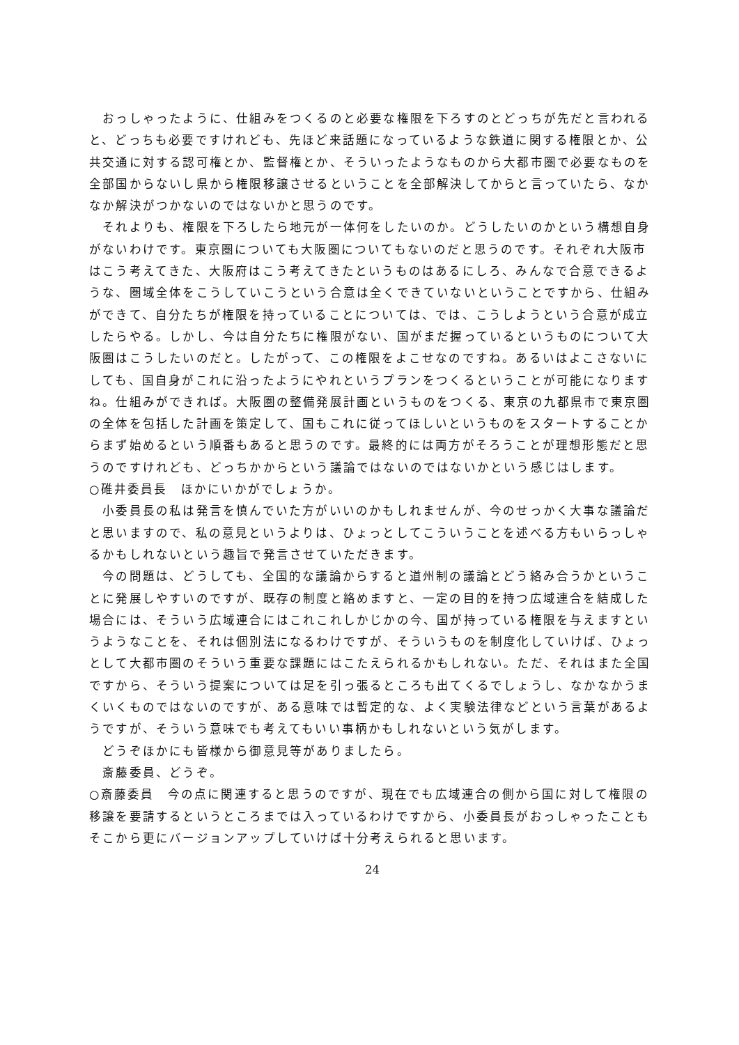おっしゃったように、仕組みをつくるのと必要な権限を下ろすのとどっちが先だと言われると、どっちも必要ですけれども、先ほど来話題になっているような鉄道に関する権限とか、公共交通に対する認可権とか、監督権とか、そういったようなものから大都市圏で必要なものを全部国からないし県から権限移譲させるということを全部解決してからと言っていたら、なかなか解決がつかないのではないかと思うのです。
　それよりも、権限を下ろしたら地元が一体何をしたいのか。どうしたいのかという構想自身がないわけです。東京圏についても大阪圏についてもないのだと思うのです。それぞれ大阪市はこう考えてきた、大阪府はこう考えてきたというものはあるにしろ、みんなで合意できるような、圏域全体をこうしていこうという合意は全くできていないということですから、仕組みができて、自分たちが権限を持っていることについては、では、こうしようという合意が成立したらやる。しかし、今は自分たちに権限がない、国がまだ握っているというものについて大阪圏はこうしたいのだと。したがって、この権限をよこせなのですね。あるいはよこさないにしても、国自身がこれに沿ったようにやれというプランをつくるということが可能になりますね。仕組みができれば。大阪圏の整備発展計画というものをつくる、東京の九都県市で東京圏の全体を包括した計画を策定して、国もこれに従ってほしいというものをスタートすることからまず始めるという順番もあると思うのです。最終的には両方がそろうことが理想形態だと思うのですけれども、どっちかからという議論ではないのではないかという感じはします。
○碓井委員長　ほかにいかがでしょうか。
　小委員長の私は発言を慎んでいた方がいいのかもしれませんが、今のせっかく大事な議論だと思いますので、私の意見というよりは、ひょっとしてこういうことを述べる方もいらっしゃるかもしれないという趣旨で発言させていただきます。
　今の問題は、どうしても、全国的な議論からすると道州制の議論とどう絡み合うかということに発展しやすいのですが、既存の制度と絡めますと、一定の目的を持つ広域連合を結成した場合には、そういう広域連合にはこれこれしかじかの今、国が持っている権限を与えますというようなことを、それは個別法になるわけですが、そういうものを制度化していけば、ひょっとして大都市圏のそういう重要な課題にはこたえられるかもしれない。ただ、それはまた全国ですから、そういう提案については足を引っ張るところも出てくるでしょうし、なかなかうまくいくものではないのですが、ある意味では暫定的な、よく実験法律などという言葉があるようですが、そういう意味でも考えてもいい事柄かもしれないという気がします。
　どうぞほかにも皆様から御意見等がありましたら。
　斎藤委員、どうぞ。
○斎藤委員　今の点に関連すると思うのですが、現在でも広域連合の側から国に対して権限の移譲を要請するというところまでは入っているわけですから、小委員長がおっしゃったこともそこから更にバージョンアップしていけば十分考えられると思います。
24